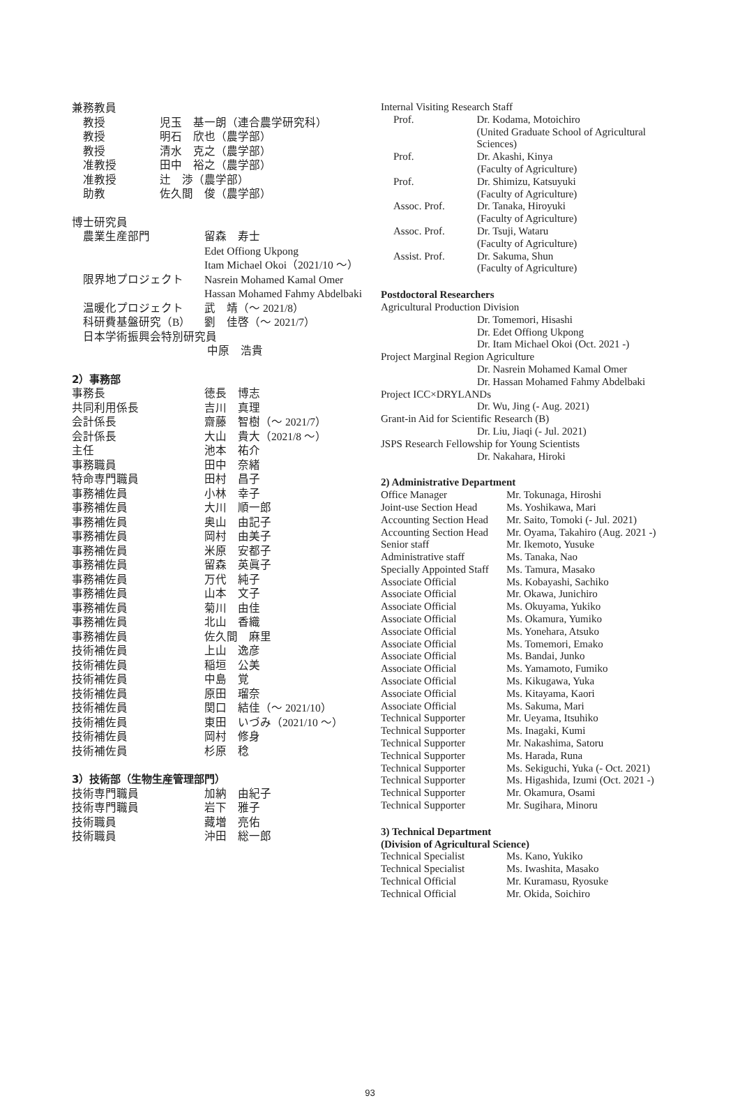兼務教員
教授 児玉　基一朗（連合農学研究科）
教授 明石　欣也（農学部）
教授 清水　克之（農学部）
准教授 田中　裕之（農学部）
准教授 辻　渉（農学部）
助教 佐久間　俊（農学部）
博士研究員
農業生産部門 留森　寿士
Edet Offiong Ukpong
Itam Michael Okoi（2021/10 ～）
限界地プロジェクト Nasrein Mohamed Kamal Omer
Hassan Mohamed Fahmy Abdelbaki
温暖化プロジェクト 武　靖（～ 2021/8）
科研費基盤研究（B） 劉　佳啓（～ 2021/7）
日本学術振興会特別研究員
中原　浩貴
2）事務部
事務長 徳長　博志
共同利用係長 吉川　真理
会計係長 齋藤　智樹（～ 2021/7）
会計係長 大山　貴大（2021/8 ～）
主任 池本　祐介
事務職員 田中　奈緒
特命専門職員 田村　昌子
事務補佐員 小林　幸子
事務補佐員 大川　順一郎
事務補佐員 奥山　由記子
事務補佐員 岡村　由美子
事務補佐員 米原　安都子
事務補佐員 留森　英眞子
事務補佐員 万代　純子
事務補佐員 山本　文子
事務補佐員 菊川　由佳
事務補佐員 北山　香織
事務補佐員 佐久間　麻里
技術補佐員 上山　逸彦
技術補佐員 稲垣　公美
技術補佐員 中島　覚
技術補佐員 原田　瑠奈
技術補佐員 関口　結佳（～ 2021/10）
技術補佐員 東田　いづみ（2021/10 ～）
技術補佐員 岡村　修身
技術補佐員 杉原　稔
3）技術部（生物生産管理部門）
技術専門職員 加納　由紀子
技術専門職員 岩下　雅子
技術職員 藏増　亮佑
技術職員 沖田　総一郎
Internal Visiting Research Staff
Prof. Dr. Kodama, Motoichiro
(United Graduate School of Agricultural Sciences)
Prof. Dr. Akashi, Kinya
(Faculty of Agriculture)
Prof. Dr. Shimizu, Katsuyuki
(Faculty of Agriculture)
Assoc. Prof. Dr. Tanaka, Hiroyuki
(Faculty of Agriculture)
Assoc. Prof. Dr. Tsuji, Wataru
(Faculty of Agriculture)
Assist. Prof. Dr. Sakuma, Shun
(Faculty of Agriculture)
Postdoctoral Researchers
Agricultural Production Division
Dr. Tomemori, Hisashi
Dr. Edet Offiong Ukpong
Dr. Itam Michael Okoi (Oct. 2021 -)
Project Marginal Region Agriculture
Dr. Nasrein Mohamed Kamal Omer
Dr. Hassan Mohamed Fahmy Abdelbaki
Project ICC×DRYLANDs
Dr. Wu, Jing (- Aug. 2021)
Grant-in Aid for Scientific Research (B)
Dr. Liu, Jiaqi (- Jul. 2021)
JSPS Research Fellowship for Young Scientists
Dr. Nakahara, Hiroki
2) Administrative Department
Office Manager Mr. Tokunaga, Hiroshi
Joint-use Section Head Ms. Yoshikawa, Mari
Accounting Section Head Mr. Saito, Tomoki (- Jul. 2021)
Accounting Section Head Mr. Oyama, Takahiro (Aug. 2021 -)
Senior staff Mr. Ikemoto, Yusuke
Administrative staff Ms. Tanaka, Nao
Specially Appointed Staff Ms. Tamura, Masako
Associate Official Ms. Kobayashi, Sachiko
Associate Official Mr. Okawa, Junichiro
Associate Official Ms. Okuyama, Yukiko
Associate Official Ms. Okamura, Yumiko
Associate Official Ms. Yonehara, Atsuko
Associate Official Ms. Tomemori, Emako
Associate Official Ms. Bandai, Junko
Associate Official Ms. Yamamoto, Fumiko
Associate Official Ms. Kikugawa, Yuka
Associate Official Ms. Kitayama, Kaori
Associate Official Ms. Sakuma, Mari
Technical Supporter Mr. Ueyama, Itsuhiko
Technical Supporter Ms. Inagaki, Kumi
Technical Supporter Mr. Nakashima, Satoru
Technical Supporter Ms. Harada, Runa
Technical Supporter Ms. Sekiguchi, Yuka (- Oct. 2021)
Technical Supporter Ms. Higashida, Izumi (Oct. 2021 -)
Technical Supporter Mr. Okamura, Osami
Technical Supporter Mr. Sugihara, Minoru
3) Technical Department
(Division of Agricultural Science)
Technical Specialist Ms. Kano, Yukiko
Technical Specialist Ms. Iwashita, Masako
Technical Official Mr. Kuramasu, Ryosuke
Technical Official Mr. Okida, Soichiro
93